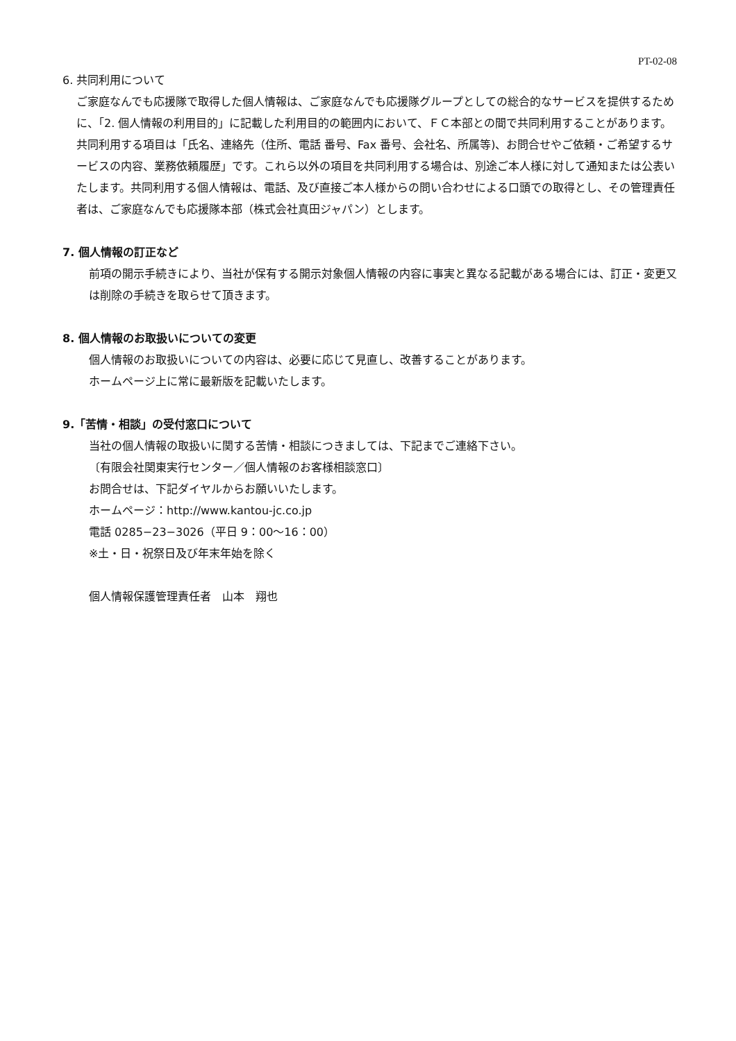PT-02-08
6. 共同利用について
ご家庭なんでも応援隊で取得した個人情報は、ご家庭なんでも応援隊グループとしての総合的なサービスを提供するために、「2. 個人情報の利用目的」に記載した利用目的の範囲内において、ＦＣ本部との間で共同利用することがあります。共同利用する項目は「氏名、連絡先（住所、電話 番号、Fax 番号、会社名、所属等)、お問合せやご依頼・ご希望するサービスの内容、業務依頼履歴」です。これら以外の項目を共同利用する場合は、別途ご本人様に対して通知または公表いたします。共同利用する個人情報は、電話、及び直接ご本人様からの問い合わせによる口頭での取得とし、その管理責任者は、ご家庭なんでも応援隊本部（株式会社真田ジャパン）とします。
7. 個人情報の訂正など
前項の開示手続きにより、当社が保有する開示対象個人情報の内容に事実と異なる記載がある場合には、訂正・変更又は削除の手続きを取らせて頂きます。
8. 個人情報のお取扱いについての変更
個人情報のお取扱いについての内容は、必要に応じて見直し、改善することがあります。
ホームページ上に常に最新版を記載いたします。
9.「苦情・相談」の受付窓口について
当社の個人情報の取扱いに関する苦情・相談につきましては、下記までご連絡下さい。
〔有限会社関東実行センター／個人情報のお客様相談窓口〕
お問合せは、下記ダイヤルからお願いいたします。
ホームページ：http://www.kantou-jc.co.jp
電話 0285−23−3026（平日 9：00〜16：00）
※土・日・祝祭日及び年末年始を除く
個人情報保護管理責任者　山本　翔也